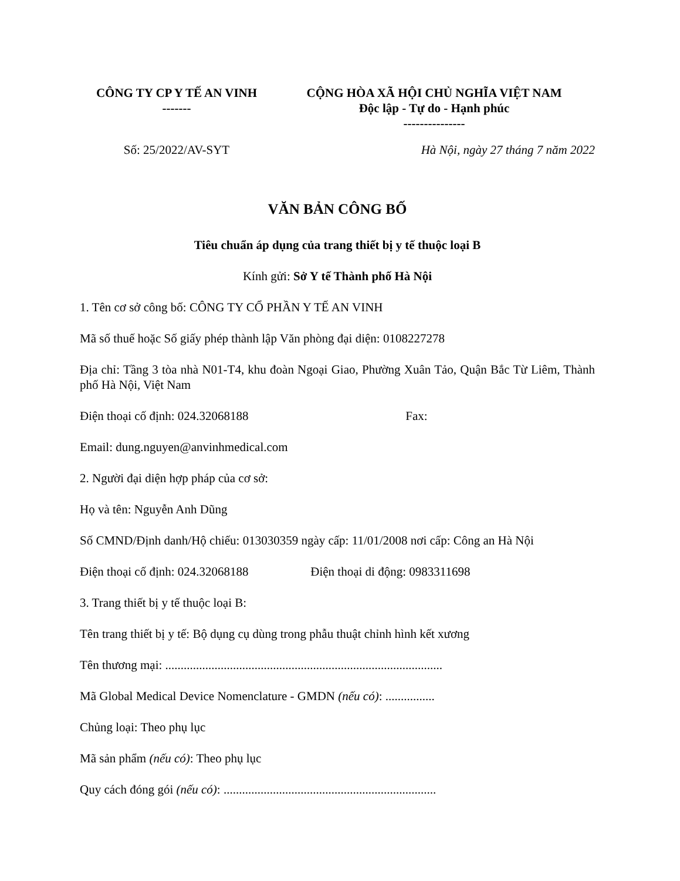CÔNG TY CP Y TẾ AN VINH
-------
CỘNG HÒA XÃ HỘI CHỦ NGHĨA VIỆT NAM
Độc lập - Tự do - Hạnh phúc
---------------
Số: 25/2022/AV-SYT Hà Nội, ngày 27 tháng 7 năm 2022
VĂN BẢN CÔNG BỐ
Tiêu chuẩn áp dụng của trang thiết bị y tế thuộc loại B
Kính gửi: Sở Y tế Thành phố Hà Nội
1. Tên cơ sở công bố: CÔNG TY CỔ PHẦN Y TẾ AN VINH
Mã số thuế hoặc Số giấy phép thành lập Văn phòng đại diện: 0108227278
Địa chỉ: Tầng 3 tòa nhà N01-T4, khu đoàn Ngoại Giao, Phường Xuân Tảo, Quận Bắc Từ Liêm, Thành phố Hà Nội, Việt Nam
Điện thoại cố định: 024.32068188 Fax:
Email: dung.nguyen@anvinhmedical.com
2. Người đại diện hợp pháp của cơ sở:
Họ và tên: Nguyễn Anh Dũng
Số CMND/Định danh/Hộ chiếu: 013030359 ngày cấp: 11/01/2008 nơi cấp: Công an Hà Nội
Điện thoại cố định: 024.32068188 Điện thoại di động: 0983311698
3. Trang thiết bị y tế thuộc loại B:
Tên trang thiết bị y tế: Bộ dụng cụ dùng trong phẫu thuật chỉnh hình kết xương
Tên thương mại: ..........................................................................................
Mã Global Medical Device Nomenclature - GMDN (nếu có): ................
Chủng loại: Theo phụ lục
Mã sản phẩm (nếu có): Theo phụ lục
Quy cách đóng gói (nếu có): .....................................................................